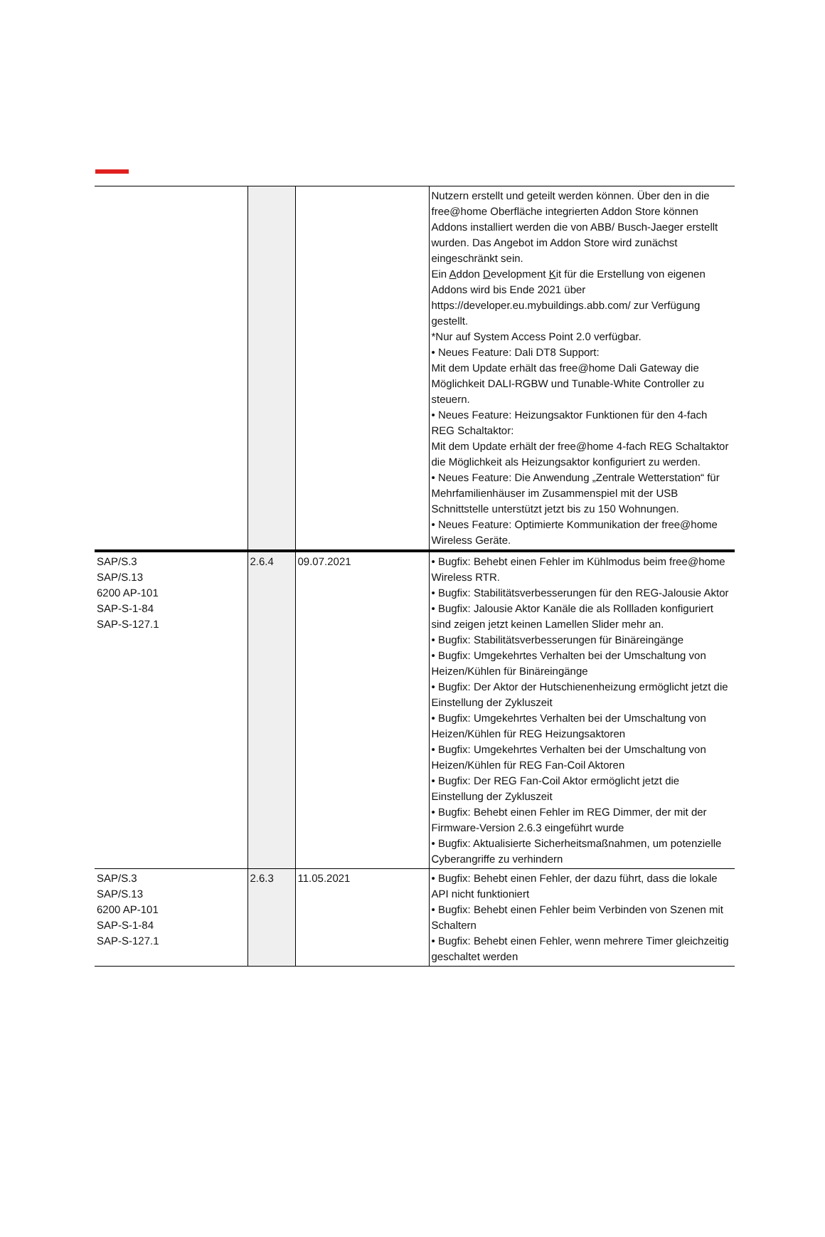| | | | Nutzern erstellt und geteilt werden können. Über den in die free@home Oberfläche integrierten Addon Store können Addons installiert werden die von ABB/ Busch-Jaeger erstellt wurden. Das Angebot im Addon Store wird zunächst eingeschränkt sein. Ein A ddon D evelopment K it für die Erstellung von eigenen Addons wird bis Ende 2021 über https://developer.eu.mybuildings.abb.com/ zur Verfügung gestellt. *Nur auf System Access Point 2.0 verfügbar. • Neues Feature: Dali DT8 Support: Mit dem Update erhält das free@home Dali Gateway die Möglichkeit DALI-RGBW und Tunable-White Controller zu steuern. • Neues Feature: Heizungsaktor Funktionen für den 4-fach REG Schaltaktor: Mit dem Update erhält der free@home 4-fach REG Schaltaktor die Möglichkeit als Heizungsaktor konfiguriert zu werden. • Neues Feature: Die Anwendung „Zentrale Wetterstation“ für Mehrfamilienhäuser im Zusammenspiel mit der USB Schnittstelle unterstützt jetzt bis zu 150 Wohnungen. • Neues Feature: Optimierte Kommunikation der free@home Wireless Geräte. |
| SAP/S.3 SAP/S.13 6200 AP-101 SAP-S-1-84 SAP-S-127.1 | 2.6.4 | 09.07.2021 | • Bugfix: Behebt einen Fehler im Kühlmodus beim free@home Wireless RTR. • Bugfix: Stabilitätsverbesserungen für den REG-Jalousie Aktor • Bugfix: Jalousie Aktor Kanäle die als Rollladen konfiguriert sind zeigen jetzt keinen Lamellen Slider mehr an. • Bugfix: Stabilitätsverbesserungen für Binäreingänge • Bugfix: Umgekehrtes Verhalten bei der Umschaltung von Heizen/Kühlen für Binäreingänge • Bugfix: Der Aktor der Hutschienenheizung ermöglicht jetzt die Einstellung der Zykluszeit • Bugfix: Umgekehrtes Verhalten bei der Umschaltung von Heizen/Kühlen für REG Heizungsaktoren • Bugfix: Umgekehrtes Verhalten bei der Umschaltung von Heizen/Kühlen für REG Fan-Coil Aktoren • Bugfix: Der REG Fan-Coil Aktor ermöglicht jetzt die Einstellung der Zykluszeit • Bugfix: Behebt einen Fehler im REG Dimmer, der mit der Firmware-Version 2.6.3 eingeführt wurde • Bugfix: Aktualisierte Sicherheitsmaßnahmen, um potenzielle Cyberangriffe zu verhindern |
| SAP/S.3 SAP/S.13 6200 AP-101 SAP-S-1-84 SAP-S-127.1 | 2.6.3 | 11.05.2021 | • Bugfix: Behebt einen Fehler, der dazu führt, dass die lokale API nicht funktioniert • Bugfix: Behebt einen Fehler beim Verbinden von Szenen mit Schaltern • Bugfix: Behebt einen Fehler, wenn mehrere Timer gleichzeitig geschaltet werden |